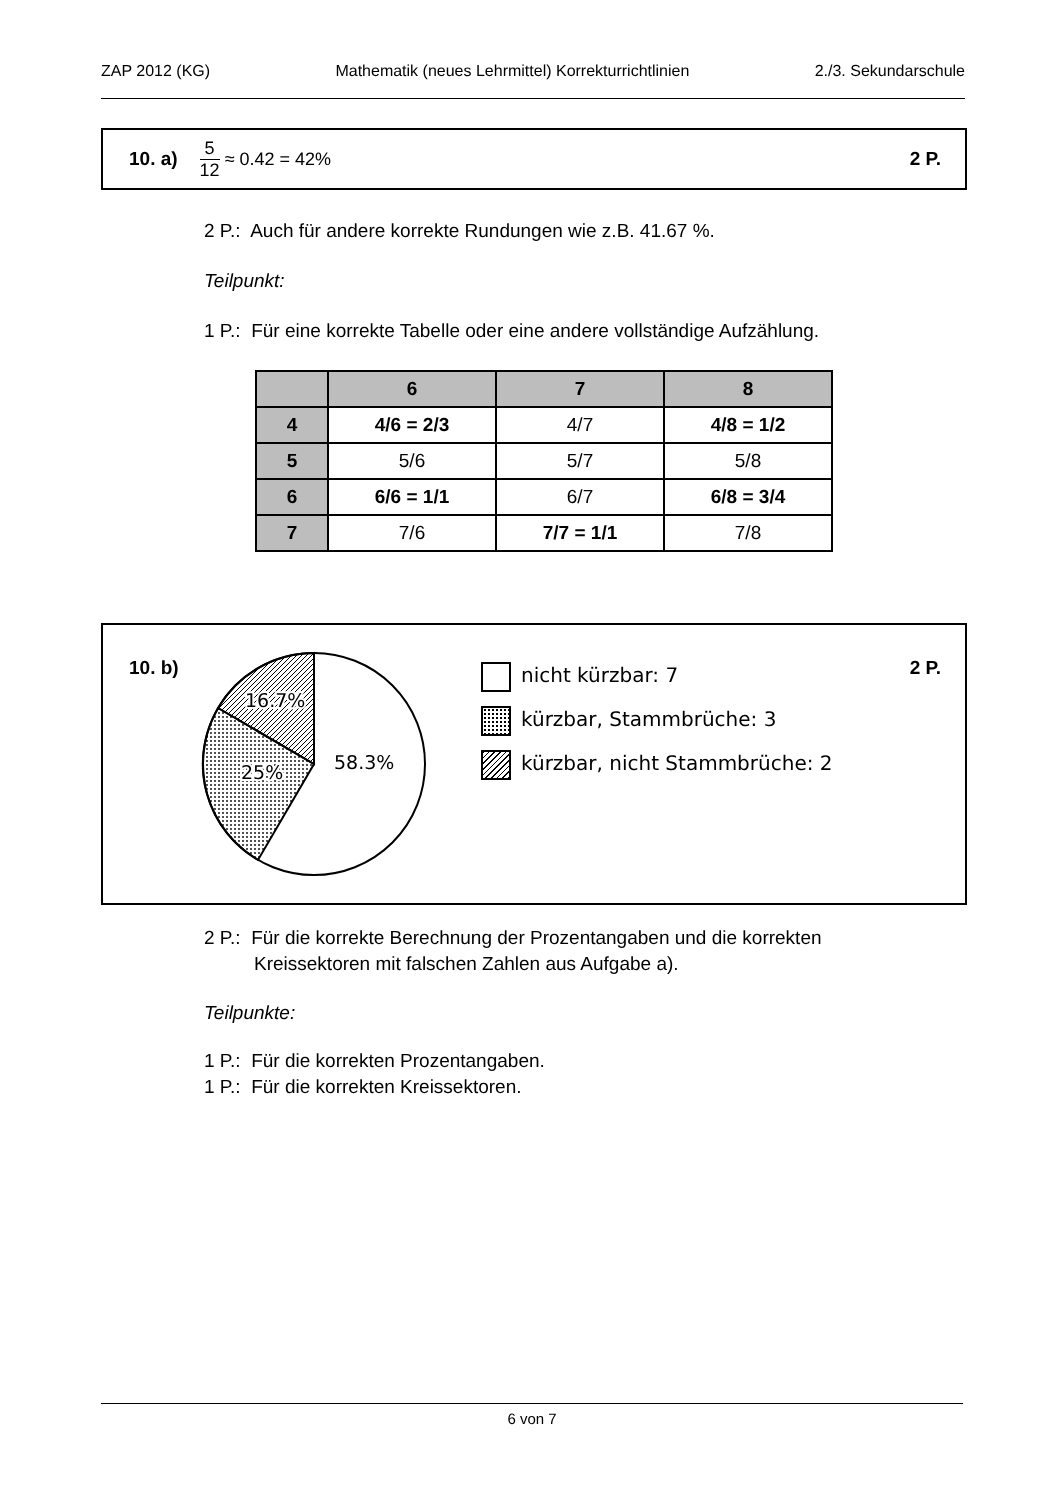ZAP 2012 (KG) Mathematik (neues Lehrmittel) Korrekturrichtlinien 2./3. Sekundarschule
10. a) 5 12 ≈ 0.42 = 42% 2 P.
2 P.: Auch für andere korrekte Rundungen wie z.B. 41.67 %.
Teilpunkt:
1 P.: Für eine korrekte Tabelle oder eine andere vollständige Aufzählung.
| | 6 | 7 | 8 |
| --- | --- | --- | --- |
| 4 | 4/6 = 2/3 | 4/7 | 4/8 = 1/2 |
| 5 | 5/6 | 5/7 | 5/8 |
| 6 | 6/6 = 1/1 | 6/7 | 6/8 = 3/4 |
| 7 | 7/6 | 7/7 = 1/1 | 7/8 |
10. b) 2 P.
16.7%
25%
58.3%
nicht kürzbar: 7
kürzbar, Stammbrüche: 3
kürzbar, nicht Stammbrüche: 2
2 P.: Für die korrekte Berechnung der Prozentangaben und die korrekten
Kreissektoren mit falschen Zahlen aus Aufgabe a).
Teilpunkte:
1 P.: Für die korrekten Prozentangaben.
1 P.: Für die korrekten Kreissektoren.
6 von 7